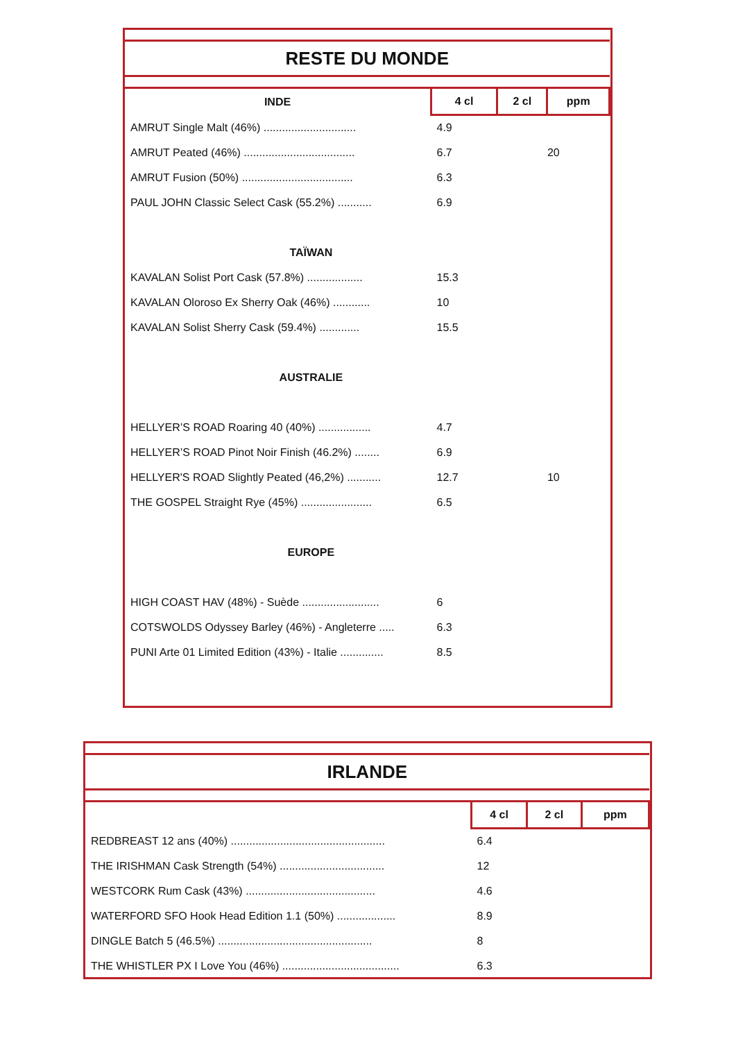| RESTE DU MONDE | | | |
| --- | --- | --- | --- |
| INDE | 4 cl | 2 cl | ppm |
| AMRUT Single Malt (46%) .............................. | 4.9 | | |
| AMRUT Peated (46%) .................................... | 6.7 | | 20 |
| AMRUT Fusion (50%) .................................... | 6.3 | | |
| PAUL JOHN Classic Select Cask (55.2%) ........... | 6.9 | | |
| TAÏWAN | | | |
| KAVALAN Solist Port Cask (57.8%) .................. | 15.3 | | |
| KAVALAN Oloroso Ex Sherry Oak (46%) ............ | 10 | | |
| KAVALAN Solist Sherry Cask (59.4%) ............. | 15.5 | | |
| AUSTRALIE | | | |
| HELLYER’S ROAD Roaring 40 (40%) ................. | 4.7 | | |
| HELLYER’S ROAD Pinot Noir Finish (46.2%) ........ | 6.9 | | |
| HELLYER'S ROAD Slightly Peated (46,2%) ........... | 12.7 | | 10 |
| THE GOSPEL Straight Rye (45%) ....................... | 6.5 | | |
| EUROPE | | | |
| HIGH COAST HAV (48%) - Suède ......................... | 6 | | |
| COTSWOLDS Odyssey Barley (46%) - Angleterre ..... | 6.3 | | |
| PUNI Arte 01 Limited Edition (43%) - Italie .............. | 8.5 | | |
| IRLANDE | | | |
| --- | --- | --- | --- |
| | 4 cl | 2 cl | ppm |
| REDBREAST 12 ans (40%) .................................................. | 6.4 | | |
| THE IRISHMAN Cask Strength (54%) .................................. | 12 | | |
| WESTCORK Rum Cask (43%) .......................................... | 4.6 | | |
| WATERFORD SFO Hook Head Edition 1.1 (50%) ................... | 8.9 | | |
| DINGLE Batch 5 (46.5%) .................................................. | 8 | | |
| THE WHISTLER PX I Love You (46%) ...................................... | 6.3 | | |